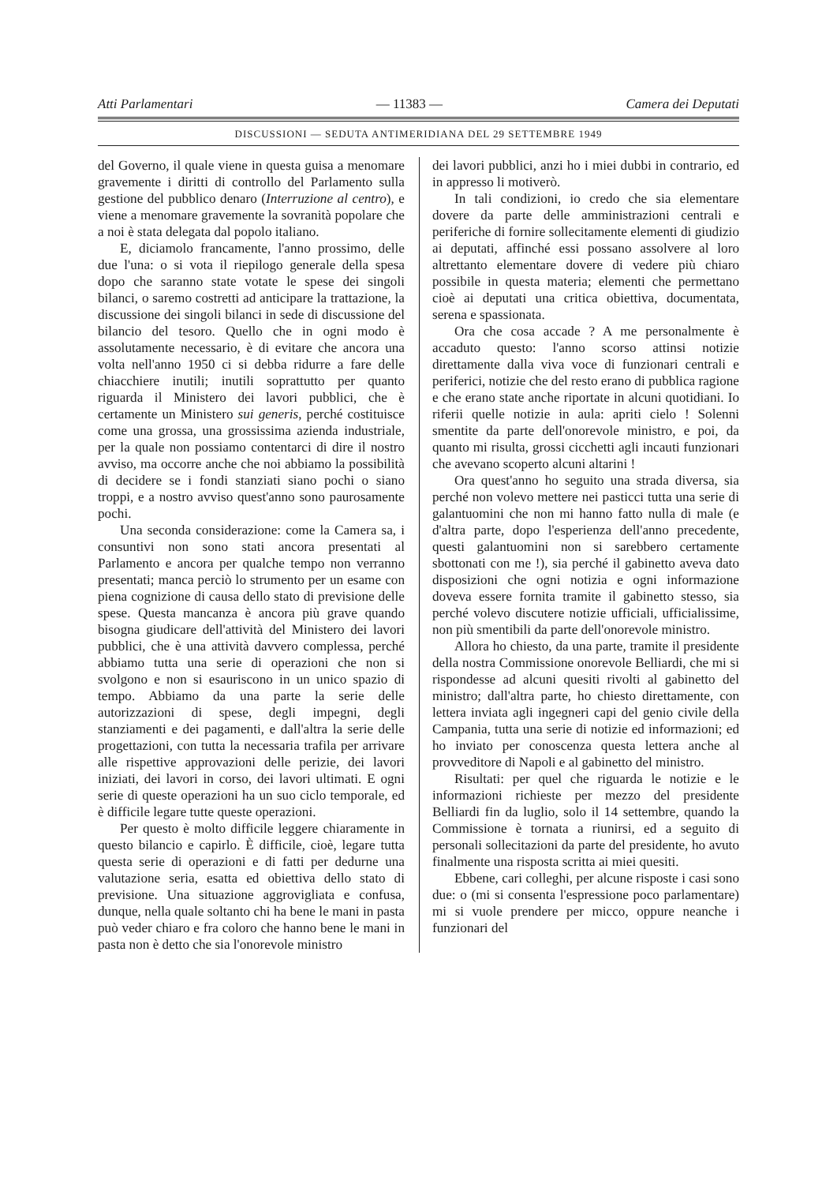Atti Parlamentari — 11383 — Camera dei Deputati
DISCUSSIONI — SEDUTA ANTIMERIDIANA DEL 29 SETTEMBRE 1949
del Governo, il quale viene in questa guisa a menomare gravemente i diritti di controllo del Parlamento sulla gestione del pubblico denaro (Interruzione al centro), e viene a menomare gravemente la sovranità popolare che a noi è stata delegata dal popolo italiano.
E, diciamolo francamente, l'anno prossimo, delle due l'una: o si vota il riepilogo generale della spesa dopo che saranno state votate le spese dei singoli bilanci, o saremo costretti ad anticipare la trattazione, la discussione dei singoli bilanci in sede di discussione del bilancio del tesoro. Quello che in ogni modo è assolutamente necessario, è di evitare che ancora una volta nell'anno 1950 ci si debba ridurre a fare delle chiacchiere inutili; inutili soprattutto per quanto riguarda il Ministero dei lavori pubblici, che è certamente un Ministero sui generis, perché costituisce come una grossa, una grossissima azienda industriale, per la quale non possiamo contentarci di dire il nostro avviso, ma occorre anche che noi abbiamo la possibilità di decidere se i fondi stanziati siano pochi o siano troppi, e a nostro avviso quest'anno sono paurosamente pochi.
Una seconda considerazione: come la Camera sa, i consuntivi non sono stati ancora presentati al Parlamento e ancora per qualche tempo non verranno presentati; manca perciò lo strumento per un esame con piena cognizione di causa dello stato di previsione delle spese. Questa mancanza è ancora più grave quando bisogna giudicare dell'attività del Ministero dei lavori pubblici, che è una attività davvero complessa, perché abbiamo tutta una serie di operazioni che non si svolgono e non si esauriscono in un unico spazio di tempo. Abbiamo da una parte la serie delle autorizzazioni di spese, degli impegni, degli stanziamenti e dei pagamenti, e dall'altra la serie delle progettazioni, con tutta la necessaria trafila per arrivare alle rispettive approvazioni delle perizie, dei lavori iniziati, dei lavori in corso, dei lavori ultimati. E ogni serie di queste operazioni ha un suo ciclo temporale, ed è difficile legare tutte queste operazioni.
Per questo è molto difficile leggere chiaramente in questo bilancio e capirlo. È difficile, cioè, legare tutta questa serie di operazioni e di fatti per dedurne una valutazione seria, esatta ed obiettiva dello stato di previsione. Una situazione aggrovigliata e confusa, dunque, nella quale soltanto chi ha bene le mani in pasta può veder chiaro e fra coloro che hanno bene le mani in pasta non è detto che sia l'onorevole ministro
dei lavori pubblici, anzi ho i miei dubbi in contrario, ed in appresso li motiverò.
In tali condizioni, io credo che sia elementare dovere da parte delle amministrazioni centrali e periferiche di fornire sollecitamente elementi di giudizio ai deputati, affinché essi possano assolvere al loro altrettanto elementare dovere di vedere più chiaro possibile in questa materia; elementi che permettano cioè ai deputati una critica obiettiva, documentata, serena e spassionata.
Ora che cosa accade ? A me personalmente è accaduto questo: l'anno scorso attinsi notizie direttamente dalla viva voce di funzionari centrali e periferici, notizie che del resto erano di pubblica ragione e che erano state anche riportate in alcuni quotidiani. Io riferii quelle notizie in aula: apriti cielo ! Solenni smentite da parte dell'onorevole ministro, e poi, da quanto mi risulta, grossi cicchetti agli incauti funzionari che avevano scoperto alcuni altarini !
Ora quest'anno ho seguito una strada diversa, sia perché non volevo mettere nei pasticci tutta una serie di galantuomini che non mi hanno fatto nulla di male (e d'altra parte, dopo l'esperienza dell'anno precedente, questi galantuomini non si sarebbero certamente sbottonati con me !), sia perché il gabinetto aveva dato disposizioni che ogni notizia e ogni informazione doveva essere fornita tramite il gabinetto stesso, sia perché volevo discutere notizie ufficiali, ufficialissime, non più smentibili da parte dell'onorevole ministro.
Allora ho chiesto, da una parte, tramite il presidente della nostra Commissione onorevole Belliardi, che mi si rispondesse ad alcuni quesiti rivolti al gabinetto del ministro; dall'altra parte, ho chiesto direttamente, con lettera inviata agli ingegneri capi del genio civile della Campania, tutta una serie di notizie ed informazioni; ed ho inviato per conoscenza questa lettera anche al provveditore di Napoli e al gabinetto del ministro.
Risultati: per quel che riguarda le notizie e le informazioni richieste per mezzo del presidente Belliardi fin da luglio, solo il 14 settembre, quando la Commissione è tornata a riunirsi, ed a seguito di personali sollecitazioni da parte del presidente, ho avuto finalmente una risposta scritta ai miei quesiti.
Ebbene, cari colleghi, per alcune risposte i casi sono due: o (mi si consenta l'espressione poco parlamentare) mi si vuole prendere per micco, oppure neanche i funzionari del